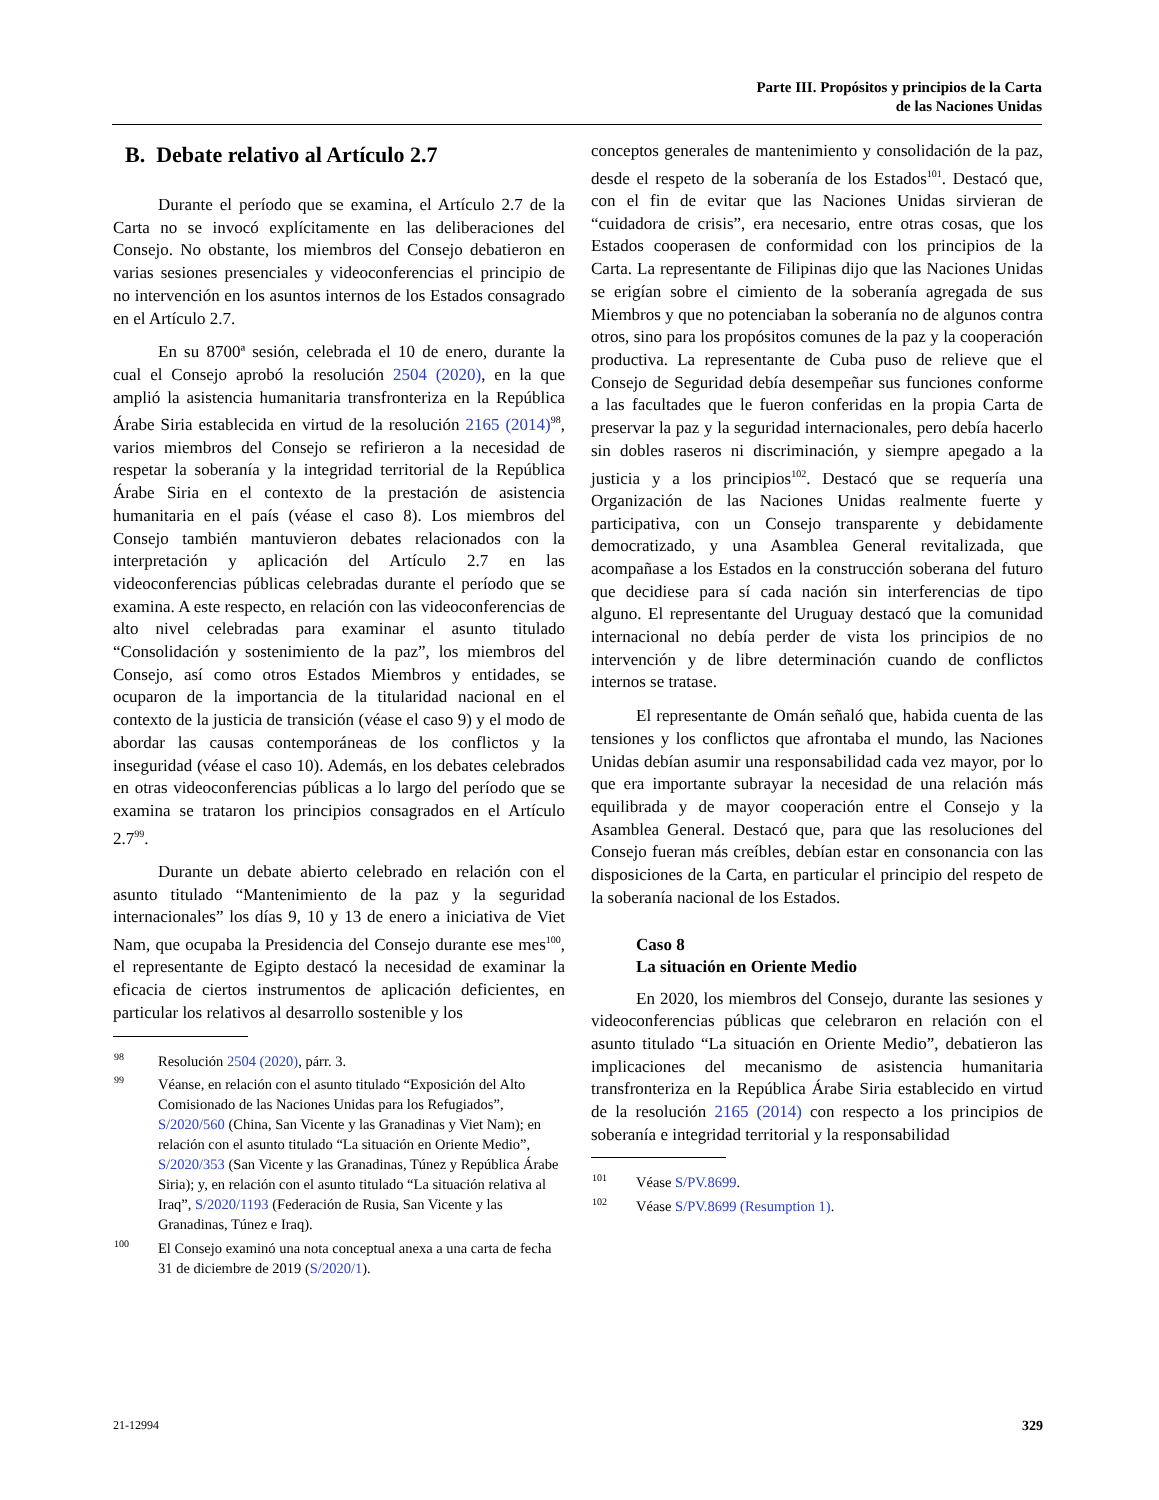Parte III. Propósitos y principios de la Carta
de las Naciones Unidas
B. Debate relativo al Artículo 2.7
Durante el período que se examina, el Artículo 2.7 de la Carta no se invocó explícitamente en las deliberaciones del Consejo. No obstante, los miembros del Consejo debatieron en varias sesiones presenciales y videoconferencias el principio de no intervención en los asuntos internos de los Estados consagrado en el Artículo 2.7.
En su 8700ª sesión, celebrada el 10 de enero, durante la cual el Consejo aprobó la resolución 2504 (2020), en la que amplió la asistencia humanitaria transfronteriza en la República Árabe Siria establecida en virtud de la resolución 2165 (2014)<sup>98</sup>, varios miembros del Consejo se refirieron a la necesidad de respetar la soberanía y la integridad territorial de la República Árabe Siria en el contexto de la prestación de asistencia humanitaria en el país (véase el caso 8). Los miembros del Consejo también mantuvieron debates relacionados con la interpretación y aplicación del Artículo 2.7 en las videoconferencias públicas celebradas durante el período que se examina. A este respecto, en relación con las videoconferencias de alto nivel celebradas para examinar el asunto titulado “Consolidación y sostenimiento de la paz”, los miembros del Consejo, así como otros Estados Miembros y entidades, se ocuparon de la importancia de la titularidad nacional en el contexto de la justicia de transición (véase el caso 9) y el modo de abordar las causas contemporáneas de los conflictos y la inseguridad (véase el caso 10). Además, en los debates celebrados en otras videoconferencias públicas a lo largo del período que se examina se trataron los principios consagrados en el Artículo 2.7<sup>99</sup>.
Durante un debate abierto celebrado en relación con el asunto titulado “Mantenimiento de la paz y la seguridad internacionales” los días 9, 10 y 13 de enero a iniciativa de Viet Nam, que ocupaba la Presidencia del Consejo durante ese mes<sup>100</sup>, el representante de Egipto destacó la necesidad de examinar la eficacia de ciertos instrumentos de aplicación deficientes, en particular los relativos al desarrollo sostenible y los
<sup>98</sup> Resolución 2504 (2020), párr. 3.
<sup>99</sup>Véanse, en relación con el asunto titulado “Exposición del Alto Comisionado de las Naciones Unidas para los Refugiados”, S/2020/560 (China, San Vicente y las Granadinas y Viet Nam); en relación con el asunto titulado “La situación en Oriente Medio”, S/2020/353 (San Vicente y las Granadinas, Túnez y República Árabe Siria); y, en relación con el asunto titulado “La situación relativa al Iraq”, S/2020/1193 (Federación de Rusia, San Vicente y las Granadinas, Túnez e Iraq).
<sup>100</sup> El Consejo examinó una nota conceptual anexa a una carta de fecha 31 de diciembre de 2019 (S/2020/1).
conceptos generales de mantenimiento y consolidación de la paz, desde el respeto de la soberanía de los Estados<sup>101</sup>. Destacó que, con el fin de evitar que las Naciones Unidas sirvieran de “cuidadora de crisis”, era necesario, entre otras cosas, que los Estados cooperasen de conformidad con los principios de la Carta. La representante de Filipinas dijo que las Naciones Unidas se erigían sobre el cimiento de la soberanía agregada de sus Miembros y que no potenciaban la soberanía no de algunos contra otros, sino para los propósitos comunes de la paz y la cooperación productiva. La representante de Cuba puso de relieve que el Consejo de Seguridad debía desempeñar sus funciones conforme a las facultades que le fueron conferidas en la propia Carta de preservar la paz y la seguridad internacionales, pero debía hacerlo sin dobles raseros ni discriminación, y siempre apegado a la justicia y a los principios<sup>102</sup>. Destacó que se requería una Organización de las Naciones Unidas realmente fuerte y participativa, con un Consejo transparente y debidamente democratizado, y una Asamblea General revitalizada, que acompañase a los Estados en la construcción soberana del futuro que decidiese para sí cada nación sin interferencias de tipo alguno. El representante del Uruguay destacó que la comunidad internacional no debía perder de vista los principios de no intervención y de libre determinación cuando de conflictos internos se tratase.
El representante de Omán señaló que, habida cuenta de las tensiones y los conflictos que afrontaba el mundo, las Naciones Unidas debían asumir una responsabilidad cada vez mayor, por lo que era importante subrayar la necesidad de una relación más equilibrada y de mayor cooperación entre el Consejo y la Asamblea General. Destacó que, para que las resoluciones del Consejo fueran más creíbles, debían estar en consonancia con las disposiciones de la Carta, en particular el principio del respeto de la soberanía nacional de los Estados.
Caso 8
La situación en Oriente Medio
En 2020, los miembros del Consejo, durante las sesiones y videoconferencias públicas que celebraron en relación con el asunto titulado “La situación en Oriente Medio”, debatieron las implicaciones del mecanismo de asistencia humanitaria transfronteriza en la República Árabe Siria establecido en virtud de la resolución 2165 (2014) con respecto a los principios de soberanía e integridad territorial y la responsabilidad
<sup>101</sup>Véase S/PV.8699.
<sup>102</sup>Véase S/PV.8699 (Resumption 1).
21-12994 329